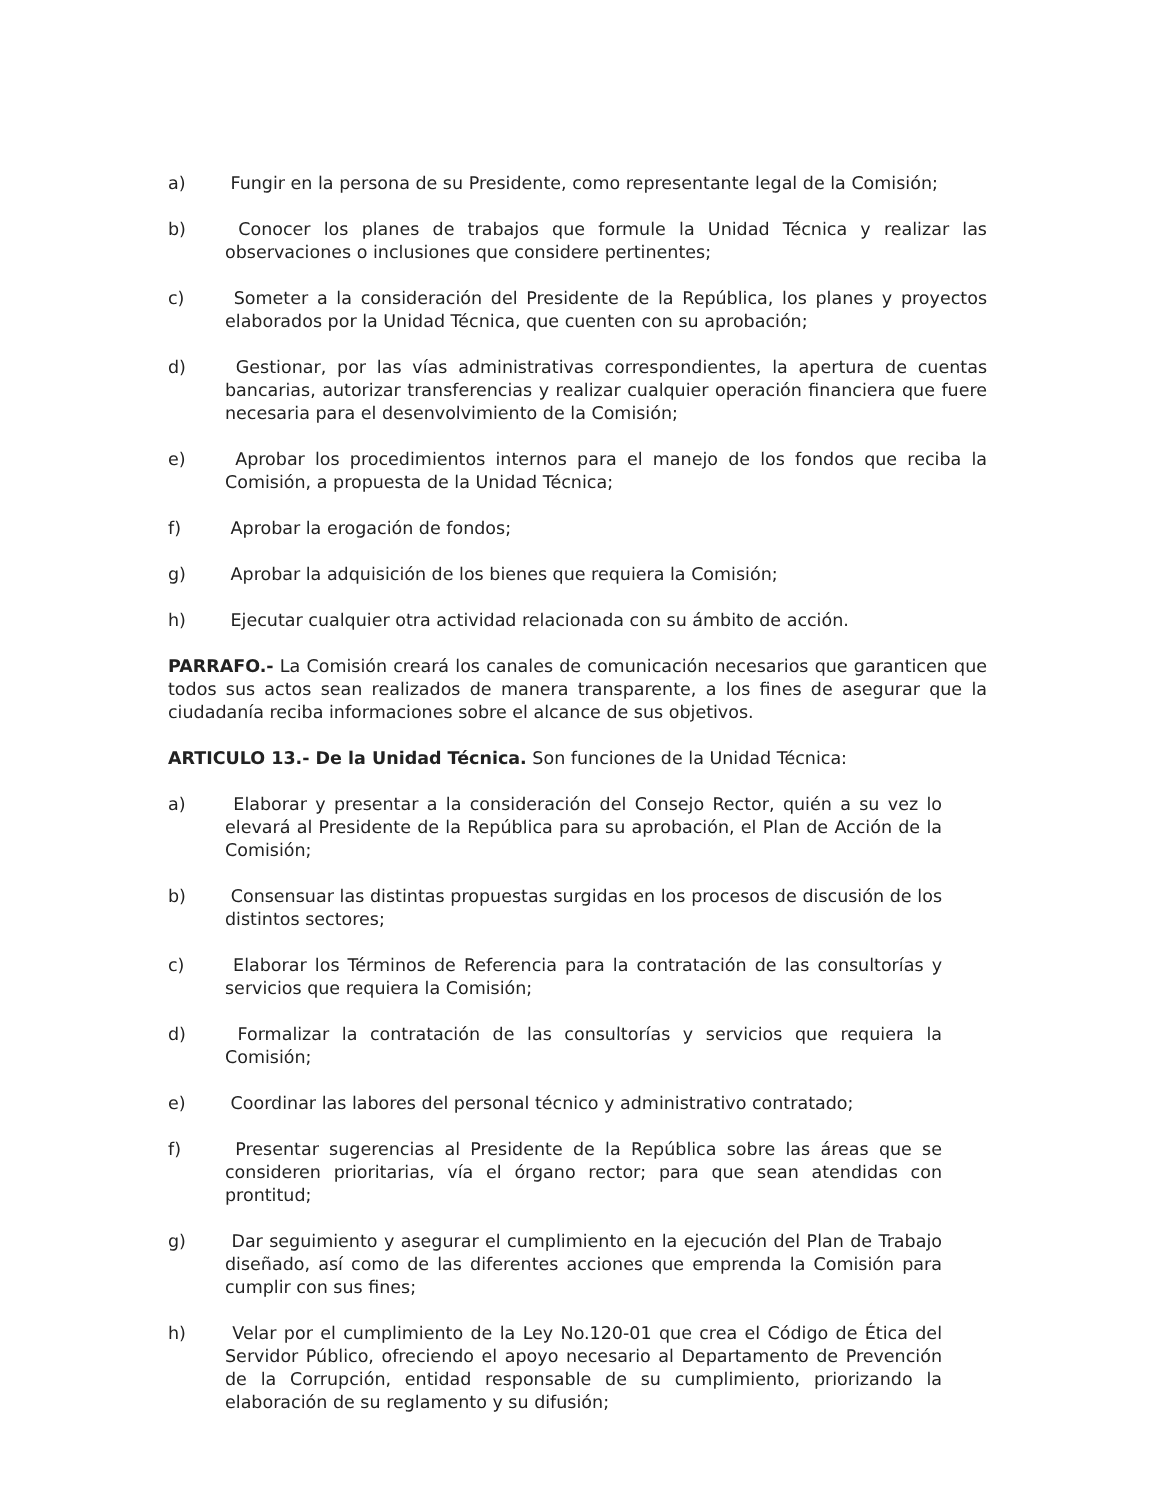a) Fungir en la persona de su Presidente, como representante legal de la Comisión;
b) Conocer los planes de trabajos que formule la Unidad Técnica y realizar las observaciones o inclusiones que considere pertinentes;
c) Someter a la consideración del Presidente de la República, los planes y proyectos elaborados por la Unidad Técnica, que cuenten con su aprobación;
d) Gestionar, por las vías administrativas correspondientes, la apertura de cuentas bancarias, autorizar transferencias y realizar cualquier operación financiera que fuere necesaria para el desenvolvimiento de la Comisión;
e) Aprobar los procedimientos internos para el manejo de los fondos que reciba la Comisión, a propuesta de la Unidad Técnica;
f) Aprobar la erogación de fondos;
g) Aprobar la adquisición de los bienes que requiera la Comisión;
h) Ejecutar cualquier otra actividad relacionada con su ámbito de acción.
PARRAFO.- La Comisión creará los canales de comunicación necesarios que garanticen que todos sus actos sean realizados de manera transparente, a los fines de asegurar que la ciudadanía reciba informaciones sobre el alcance de sus objetivos.
ARTICULO 13.- De la Unidad Técnica. Son funciones de la Unidad Técnica:
a) Elaborar y presentar a la consideración del Consejo Rector, quién a su vez lo elevará al Presidente de la República para su aprobación, el Plan de Acción de la Comisión;
b) Consensuar las distintas propuestas surgidas en los procesos de discusión de los distintos sectores;
c) Elaborar los Términos de Referencia para la contratación de las consultorías y servicios que requiera la Comisión;
d) Formalizar la contratación de las consultorías y servicios que requiera la Comisión;
e) Coordinar las labores del personal técnico y administrativo contratado;
f) Presentar sugerencias al Presidente de la República sobre las áreas que se consideren prioritarias, vía el órgano rector; para que sean atendidas con prontitud;
g) Dar seguimiento y asegurar el cumplimiento en la ejecución del Plan de Trabajo diseñado, así como de las diferentes acciones que emprenda la Comisión para cumplir con sus fines;
h) Velar por el cumplimiento de la Ley No.120-01 que crea el Código de Ética del Servidor Público, ofreciendo el apoyo necesario al Departamento de Prevención de la Corrupción, entidad responsable de su cumplimiento, priorizando la elaboración de su reglamento y su difusión;